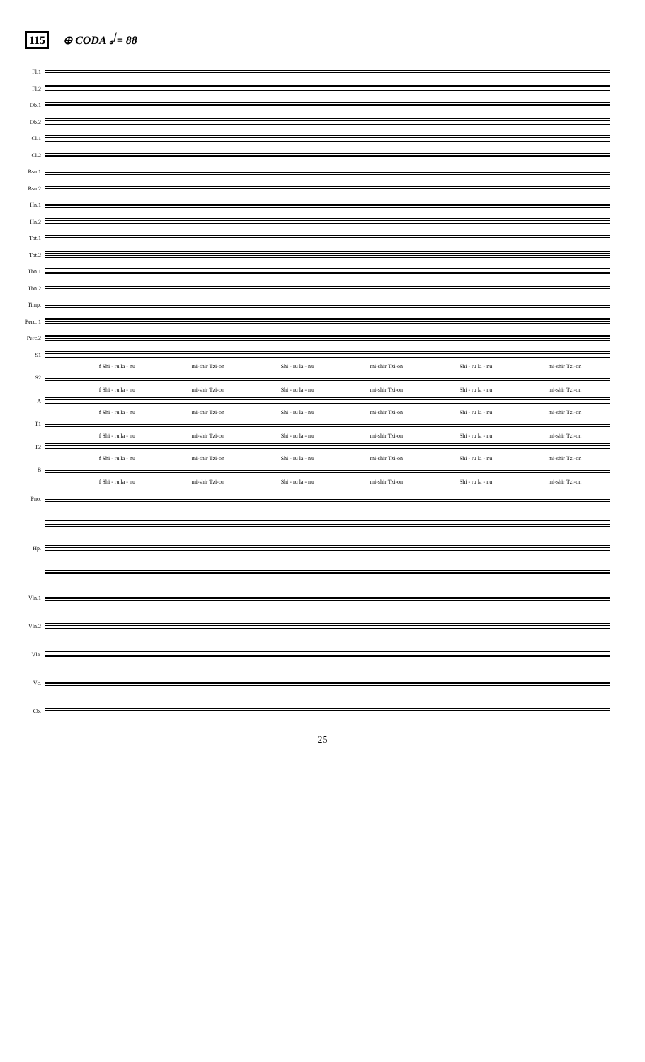115 ⊕ CODA 𝅗𝅥 = 88
Fl.1
Fl.2
Ob.1
Ob.2
Cl.1
Cl.2
Bsn.1
Bsn.2
Hn.1
Hn.2
Tpt.1
Tpt.2
Tbn.1
Tbn.2
Timp.
Perc. 1
Perc.2
S1
f Shi - ru la - nu mi-shir Tzi-on Shi - ru la - nu mi-shir Tzi-on Shi - ru la - nu mi-shir Tzi-on
S2
f Shi - ru la - nu mi-shir Tzi-on Shi - ru la - nu mi-shir Tzi-on Shi - ru la - nu mi-shir Tzi-on
A
f Shi - ru la - nu mi-shir Tzi-on Shi - ru la - nu mi-shir Tzi-on Shi - ru la - nu mi-shir Tzi-on
T1
f Shi - ru la - nu mi-shir Tzi-on Shi - ru la - nu mi-shir Tzi-on Shi - ru la - nu mi-shir Tzi-on
T2
f Shi - ru la - nu mi-shir Tzi-on Shi - ru la - nu mi-shir Tzi-on Shi - ru la - nu mi-shir Tzi-on
B
f Shi - ru la - nu mi-shir Tzi-on Shi - ru la - nu mi-shir Tzi-on Shi - ru la - nu mi-shir Tzi-on
Pno.
Hp.
Vln.1
Vln.2
Vla.
Vc.
Cb.
25